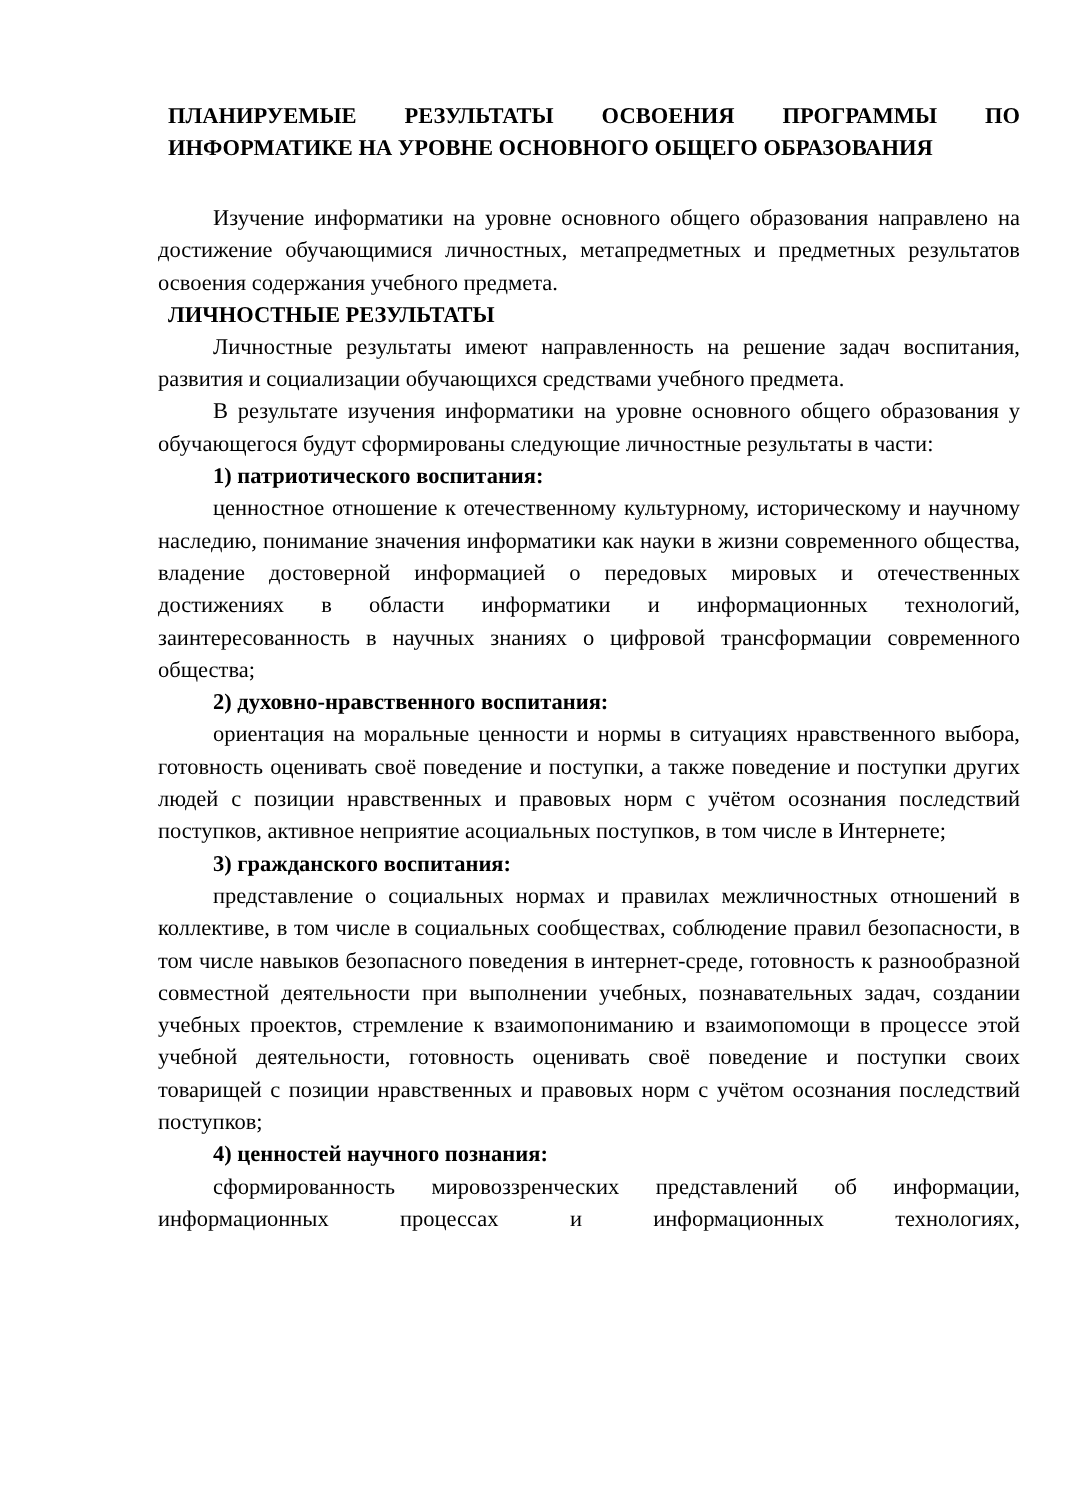ПЛАНИРУЕМЫЕ РЕЗУЛЬТАТЫ ОСВОЕНИЯ ПРОГРАММЫ ПО ИНФОРМАТИКЕ НА УРОВНЕ ОСНОВНОГО ОБЩЕГО ОБРАЗОВАНИЯ
Изучение информатики на уровне основного общего образования направлено на достижение обучающимися личностных, метапредметных и предметных результатов освоения содержания учебного предмета.
ЛИЧНОСТНЫЕ РЕЗУЛЬТАТЫ
Личностные результаты имеют направленность на решение задач воспитания, развития и социализации обучающихся средствами учебного предмета.
В результате изучения информатики на уровне основного общего образования у обучающегося будут сформированы следующие личностные результаты в части:
1) патриотического воспитания:
ценностное отношение к отечественному культурному, историческому и научному наследию, понимание значения информатики как науки в жизни современного общества, владение достоверной информацией о передовых мировых и отечественных достижениях в области информатики и информационных технологий, заинтересованность в научных знаниях о цифровой трансформации современного общества;
2) духовно-нравственного воспитания:
ориентация на моральные ценности и нормы в ситуациях нравственного выбора, готовность оценивать своё поведение и поступки, а также поведение и поступки других людей с позиции нравственных и правовых норм с учётом осознания последствий поступков, активное неприятие асоциальных поступков, в том числе в Интернете;
3) гражданского воспитания:
представление о социальных нормах и правилах межличностных отношений в коллективе, в том числе в социальных сообществах, соблюдение правил безопасности, в том числе навыков безопасного поведения в интернет-среде, готовность к разнообразной совместной деятельности при выполнении учебных, познавательных задач, создании учебных проектов, стремление к взаимопониманию и взаимопомощи в процессе этой учебной деятельности, готовность оценивать своё поведение и поступки своих товарищей с позиции нравственных и правовых норм с учётом осознания последствий поступков;
4) ценностей научного познания:
сформированность мировоззренческих представлений об информации, информационных процессах и информационных технологиях,